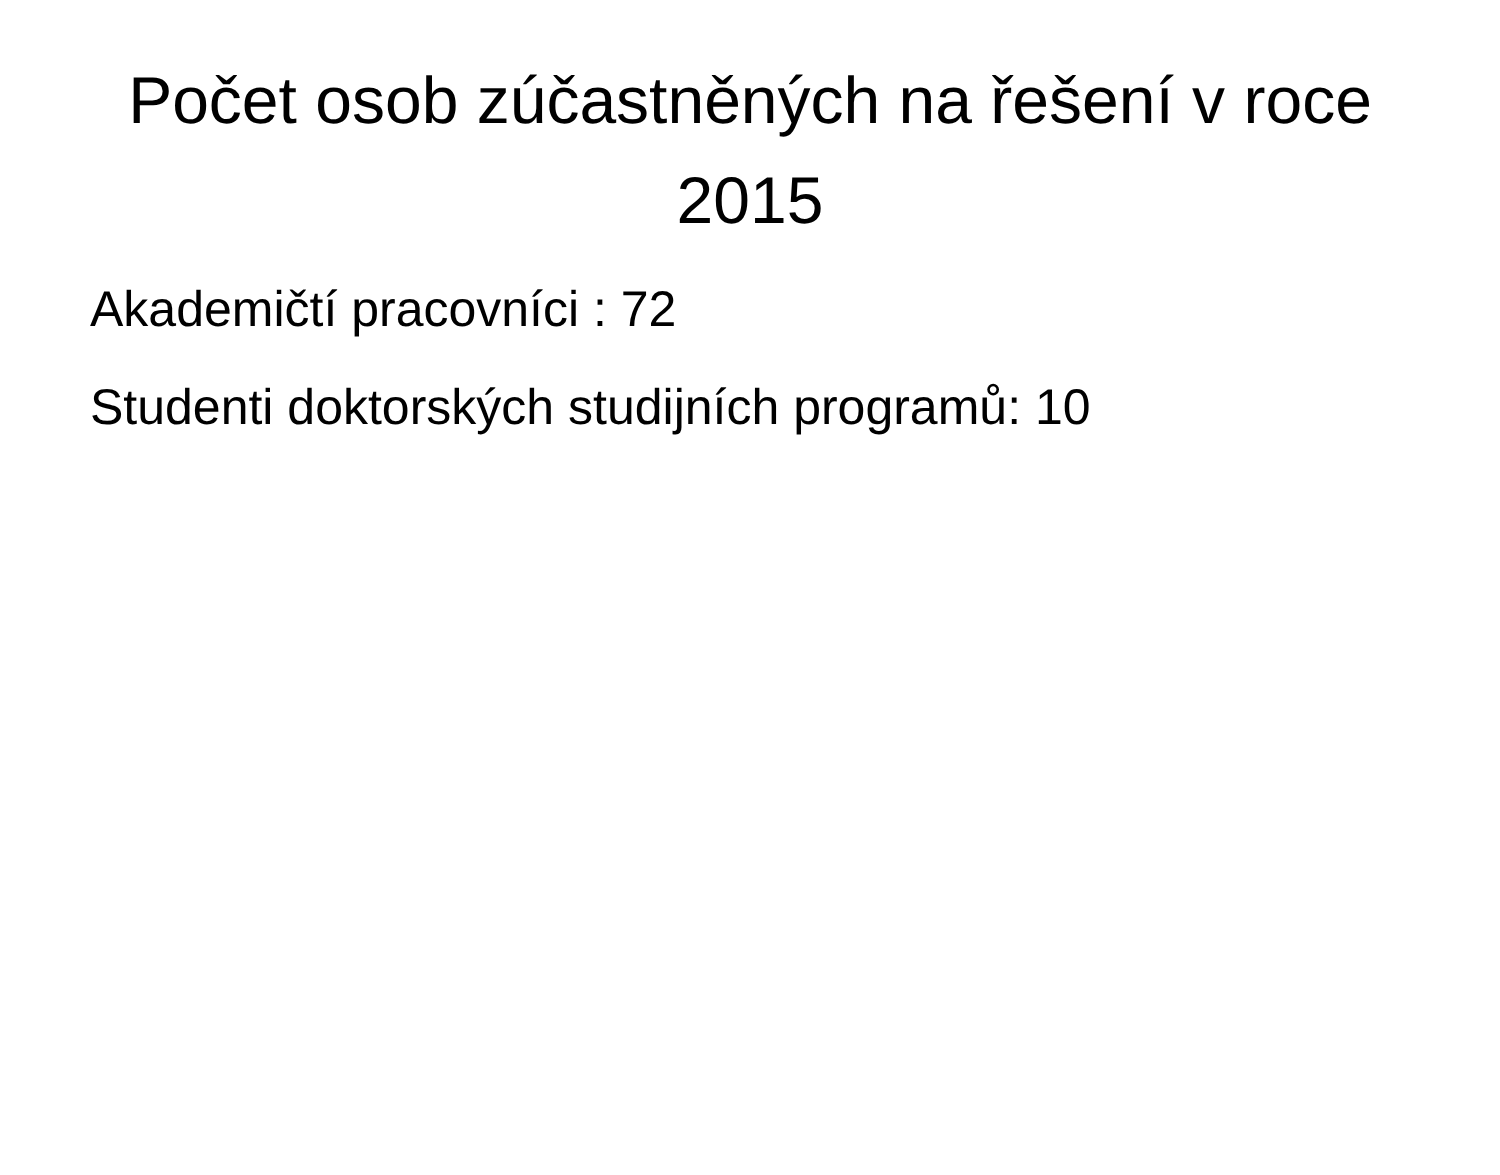Počet osob zúčastněných na řešení v roce 2015
Akademičtí pracovníci : 72
Studenti doktorských studijních programů: 10